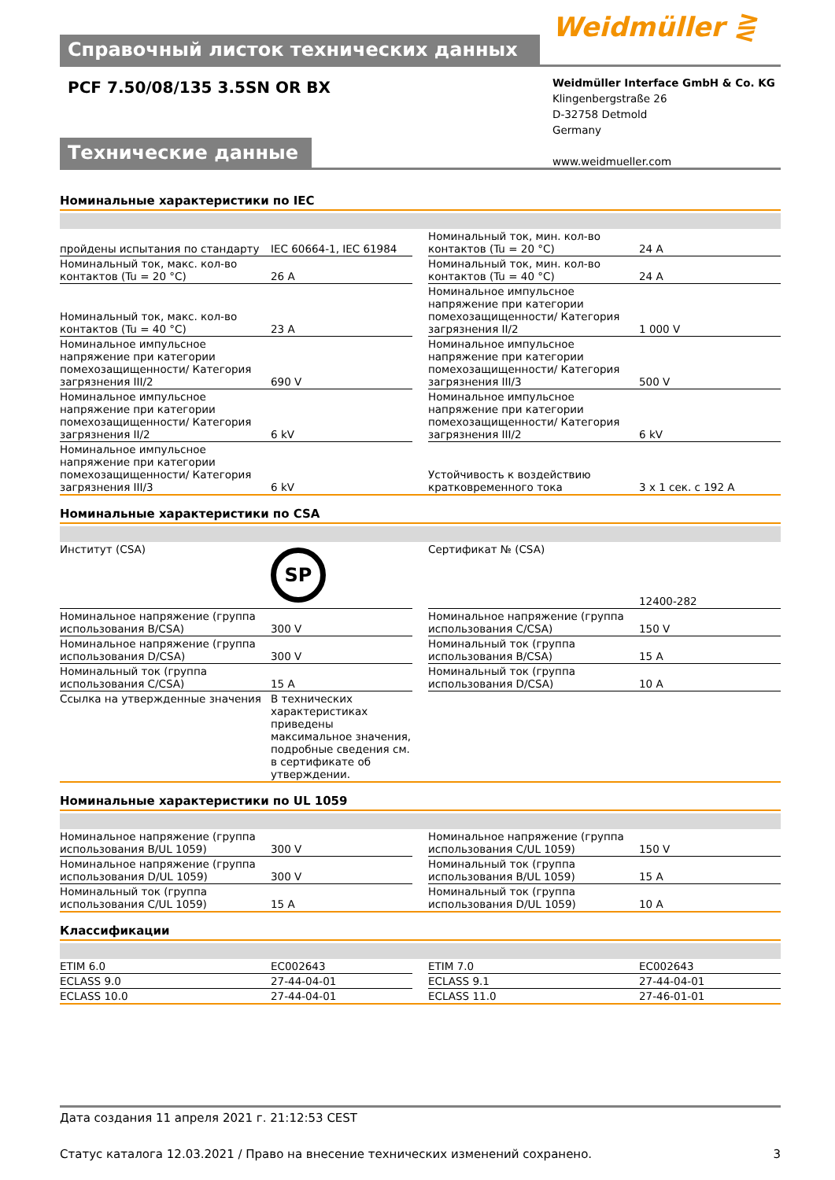Справочный листок технических данных
Weidmüller ⋛
PCF 7.50/08/135 3.5SN OR BX
Weidmüller Interface GmbH & Co. KG
Klingenbergstraße 26
D-32758 Detmold
Germany
www.weidmueller.com
Технические данные
Номинальные характеристики по IEC
| пройдены испытания по стандарту | IEC 60664-1, IEC 61984 | | Номинальный ток, мин. кол-во контактов (Tu = 20 °C) | 24 A |
| Номинальный ток, макс. кол-во контактов (Tu = 20 °C) | 26 A | | Номинальный ток, мин. кол-во контактов (Tu = 40 °C) | 24 A |
| Номинальный ток, макс. кол-во контактов (Tu = 40 °C) | 23 A | | Номинальное импульсное напряжение при категории помехозащищенности/ Категория загрязнения II/2 | 1 000 V |
| Номинальное импульсное напряжение при категории помехозащищенности/ Категория загрязнения III/2 | 690 V | | Номинальное импульсное напряжение при категории помехозащищенности/ Категория загрязнения III/3 | 500 V |
| Номинальное импульсное напряжение при категории помехозащищенности/ Категория загрязнения II/2 | 6 kV | | Номинальное импульсное напряжение при категории помехозащищенности/ Категория загрязнения III/2 | 6 kV |
| Номинальное импульсное напряжение при категории помехозащищенности/ Категория загрязнения III/3 | 6 kV | | Устойчивость к воздействию кратковременного тока | 3 x 1 сек. с 192 A |
Номинальные характеристики по CSA
| Институт (CSA) | SP | | Сертификат № (CSA) | 12400-282 |
| Номинальное напряжение (группа использования B/CSA) | 300 V | | Номинальное напряжение (группа использования C/CSA) | 150 V |
| Номинальное напряжение (группа использования D/CSA) | 300 V | | Номинальный ток (группа использования B/CSA) | 15 A |
| Номинальный ток (группа использования C/CSA) | 15 A | | Номинальный ток (группа использования D/CSA) | 10 A |
| Ссылка на утвержденные значения | В технических характеристиках приведены максимальное значения, подробные сведения см. в сертификате об утверждении. | | | |
Номинальные характеристики по UL 1059
| Номинальное напряжение (группа использования B/UL 1059) | 300 V | | Номинальное напряжение (группа использования C/UL 1059) | 150 V |
| Номинальное напряжение (группа использования D/UL 1059) | 300 V | | Номинальный ток (группа использования B/UL 1059) | 15 A |
| Номинальный ток (группа использования C/UL 1059) | 15 A | | Номинальный ток (группа использования D/UL 1059) | 10 A |
Классификации
| ETIM 6.0 | EC002643 | | ETIM 7.0 | EC002643 |
| ECLASS 9.0 | 27-44-04-01 | | ECLASS 9.1 | 27-44-04-01 |
| ECLASS 10.0 | 27-44-04-01 | | ECLASS 11.0 | 27-46-01-01 |
Дата создания 11 апреля 2021 г. 21:12:53 CEST
Статус каталога 12.03.2021 / Право на внесение технических изменений сохранено. 3